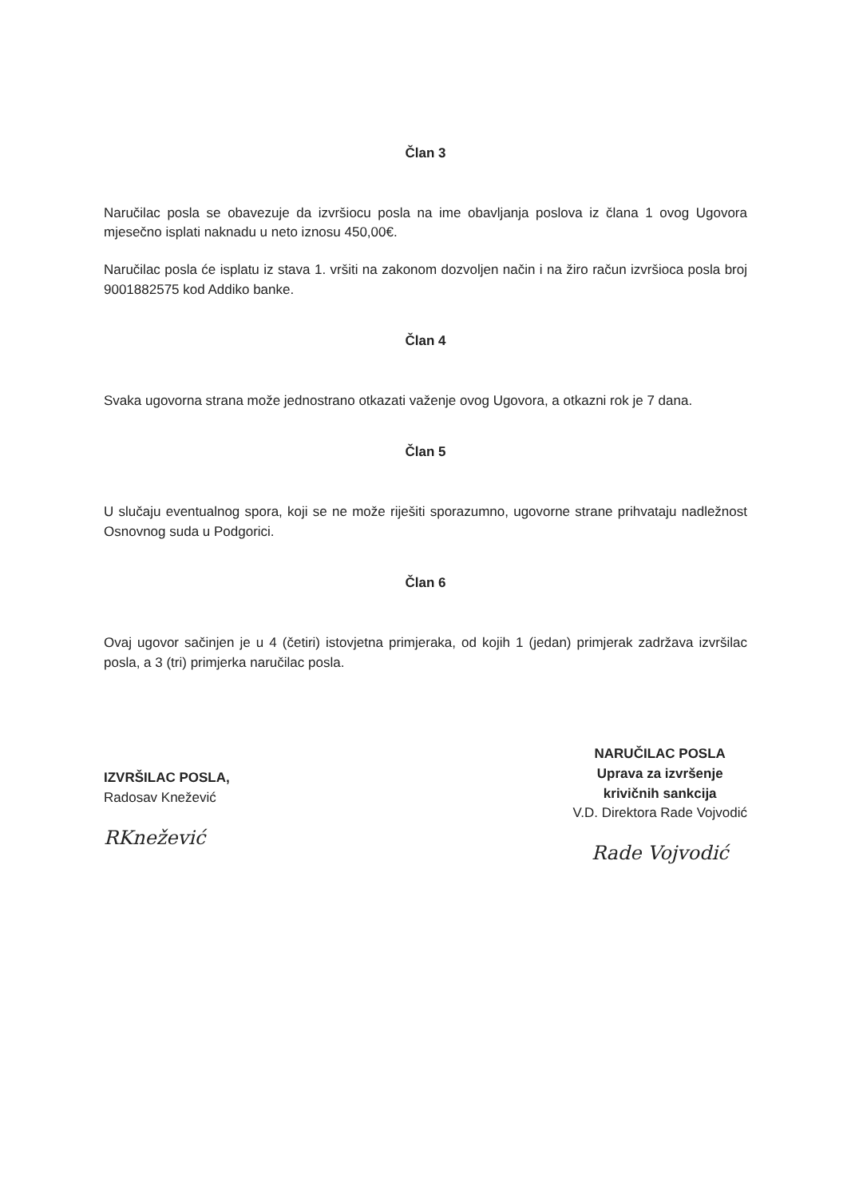Član 3
Naručilac posla se obavezuje da izvršiocu posla na ime obavljanja poslova iz člana 1 ovog Ugovora mjesečno isplati naknadu u neto iznosu 450,00€.
Naručilac posla će isplatu iz stava 1. vršiti na zakonom dozvoljen način i na žiro račun izvršioca posla broj 9001882575 kod Addiko banke.
Član 4
Svaka ugovorna strana može jednostrano otkazati važenje ovog Ugovora, a otkazni rok je 7 dana.
Član 5
U slučaju eventualnog spora, koji se ne može riješiti sporazumno, ugovorne strane prihvataju nadležnost Osnovnog suda u Podgorici.
Član 6
Ovaj ugovor sačinjen je u 4 (četiri) istovjetna primjeraka, od kojih 1 (jedan) primjerak zadržava izvršilac posla, a 3 (tri) primjerka naručilac posla.
IZVRŠILAC POSLA,
Radosav Knežević
RKnežević
NARUČILAC POSLA
Uprava za izvršenje
krivičnih sankcija
V.D. Direktora Rade Vojvodić
Rade Vojvodić